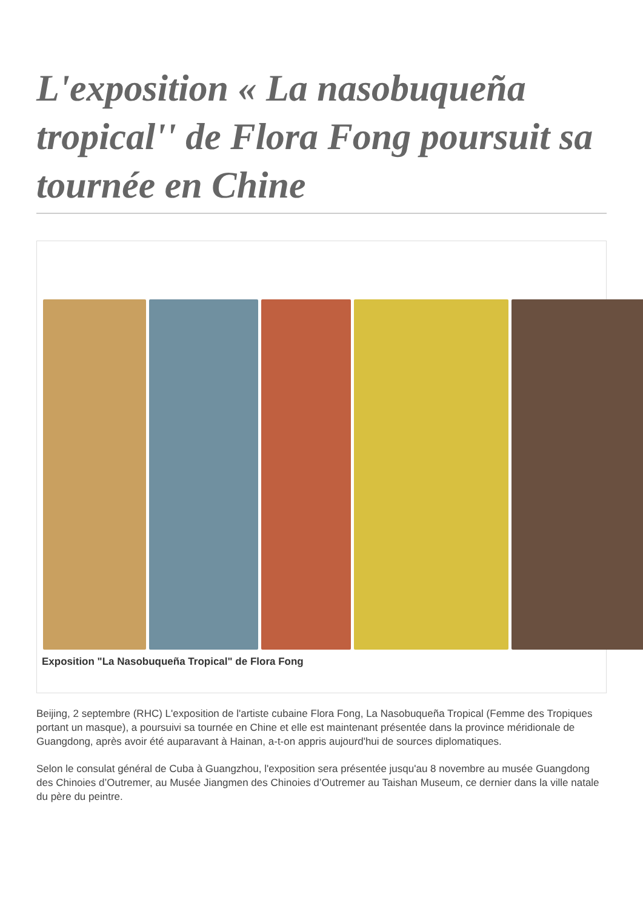L'exposition « La nasobuqueña tropical'' de Flora Fong poursuit sa tournée en Chine
Exposition "La Nasobuqueña Tropical" de Flora Fong
Beijing, 2 septembre (RHC) L'exposition de l'artiste cubaine Flora Fong, La Nasobuqueña Tropical (Femme des Tropiques portant un masque), a poursuivi sa tournée en Chine et elle est maintenant présentée dans la province méridionale de Guangdong, après avoir été auparavant à Hainan, a-t-on appris aujourd'hui de sources diplomatiques.
Selon le consulat général de Cuba à Guangzhou, l'exposition sera présentée jusqu'au 8 novembre au musée Guangdong des Chinoies d’Outremer, au Musée Jiangmen des Chinoies d’Outremer au Taishan Museum, ce dernier dans la ville natale du père du peintre.